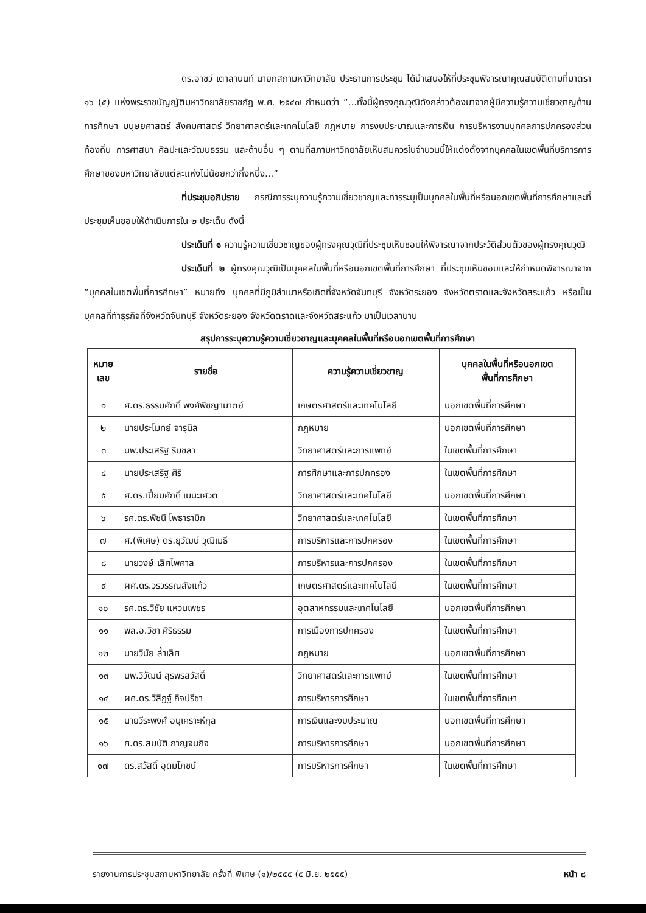ดร.อาชว์ เตาลานนท์ นายกสภามหาวิทยาลัย ประธานการประชุม ได้นำเสนอให้ที่ประชุมพิจารณาคุณสมบัติตามที่มาตรา ๑๖ (๕) แห่งพระราชบัญญัติมหาวิทยาลัยราชภัฏ พ.ศ. ๒๕๔๗ กำหนดว่า “...ทั้งนี้ผู้ทรงคุณวุฒิดังกล่าวต้องมาจากผู้มีความรู้ความเชี่ยวชาญด้านการศึกษา มนุษยศาสตร์ สังคมศาสตร์ วิทยาศาสตร์และเทคโนโลยี กฎหมาย การงบประมาณและการเงิน การบริหารงานบุคคลการปกครองส่วนท้องถิ่น การศาสนา ศิลปะและวัฒนธรรม และด้านอื่น ๆ ตามที่สภามหาวิทยาลัยเห็นสมควรในจำนวนนี้ให้แต่งตั้งจากบุคคลในเขตพื้นที่บริการการศึกษาของมหาวิทยาลัยแต่ละแห่งไม่น้อยกว่ากึ่งหนึ่ง...”
ที่ประชุมอภิปราย กรณีการระบุความรู้ความเชี่ยวชาญและการระบุเป็นบุคคลในพื้นที่หรือนอกเขตพื้นที่การศึกษาและที่ประชุมเห็นชอบให้ดำเนินการใน ๒ ประเด็น ดังนี้
ประเด็นที่ ๑ ความรู้ความเชี่ยวชาญของผู้ทรงคุณวุฒิที่ประชุมเห็นชอบให้พิจารณาจากประวัติส่วนตัวของผู้ทรงคุณวุฒิ
ประเด็นที่ ๒ ผู้ทรงคุณวุฒิเป็นบุคคลในพื้นที่หรือนอกเขตพื้นที่การศึกษา ที่ประชุมเห็นชอบและให้กำหนดพิจารณาจาก “บุคคลในเขตพื้นที่การศึกษา” หมายถึง บุคคลที่มีภูมิลำเนาหรือเกิดที่จังหวัดจันทบุรี จังหวัดระยอง จังหวัดตราดและจังหวัดสระแก้ว หรือเป็นบุคคลที่ทำธุรกิจที่จังหวัดจันทบุรี จังหวัดระยอง จังหวัดตราดและจังหวัดสระแก้ว มาเป็นเวลานาน
สรุปการระบุความรู้ความเชี่ยวชาญและบุคคลในพื้นที่หรือนอกเขตพื้นที่การศึกษา
| หมาย เลข | รายชื่อ | ความรู้ความเชี่ยวชาญ | บุคคลในพื้นที่หรือนอกเขต พื้นที่การศึกษา |
| --- | --- | --- | --- |
| ๑ | ศ.ดร.ธรรมศักดิ์ พงศ์พิชญามาตย์ | เกษตรศาสตร์และเทคโนโลยี | นอกเขตพื้นที่การศึกษา |
| ๒ | นายประโมทย์ จารุนิล | กฎหมาย | นอกเขตพื้นที่การศึกษา |
| ๓ | นพ.ประเสริฐ ริมชลา | วิทยาศาสตร์และการแพทย์ | ในเขตพื้นที่การศึกษา |
| ๔ | นายประเสริฐ ศิริ | การศึกษาและการปกครอง | ในเขตพื้นที่การศึกษา |
| ๕ | ศ.ดร.เปี่ยมศักดิ์ เมนะเศวต | วิทยาศาสตร์และเทคโนโลยี | นอกเขตพื้นที่การศึกษา |
| ๖ | รศ.ดร.พิชนี โพธารามิก | วิทยาศาสตร์และเทคโนโลยี | ในเขตพื้นที่การศึกษา |
| ๗ | ศ.(พิเศษ) ดร.ยุวัฒน์ วุฒิเมธี | การบริหารและการปกครอง | ในเขตพื้นที่การศึกษา |
| ๘ | นายวงษ์ เลิศไพศาล | การบริหารและการปกครอง | ในเขตพื้นที่การศึกษา |
| ๙ | ผศ.ดร.วรวรรณสังแก้ว | เกษตรศาสตร์และเทคโนโลยี | ในเขตพื้นที่การศึกษา |
| ๑๐ | รศ.ดร.วิชัย แหวนเพชร | อุตสาหกรรมและเทคโนโลยี | นอกเขตพื้นที่การศึกษา |
| ๑๑ | พล.อ.วิชา ศิริธรรม | การเมืองการปกครอง | ในเขตพื้นที่การศึกษา |
| ๑๒ | นายวินัย ล้ำเลิศ | กฎหมาย | นอกเขตพื้นที่การศึกษา |
| ๑๓ | นพ.วิวัฒน์ สุรพรสวัสดิ์ | วิทยาศาสตร์และการแพทย์ | ในเขตพื้นที่การศึกษา |
| ๑๔ | ผศ.ดร.วิสิฏฐ์ กิจปรีชา | การบริหารการศึกษา | ในเขตพื้นที่การศึกษา |
| ๑๕ | นายวีระพงศ์ อนุเคราะห์กุล | การเงินและงบประมาณ | นอกเขตพื้นที่การศึกษา |
| ๑๖ | ศ.ดร.สมบัติ กาญจนกิจ | การบริหารการศึกษา | นอกเขตพื้นที่การศึกษา |
| ๑๗ | ดร.สวัสดิ์ อุดมโภชน์ | การบริหารการศึกษา | ในเขตพื้นที่การศึกษา |
รายงานการประชุมสภามหาวิทยาลัย ครั้งที่ พิเศษ (๑)/๒๕๕๕ (๕ มิ.ย. ๒๕๕๕) หน้า ๘